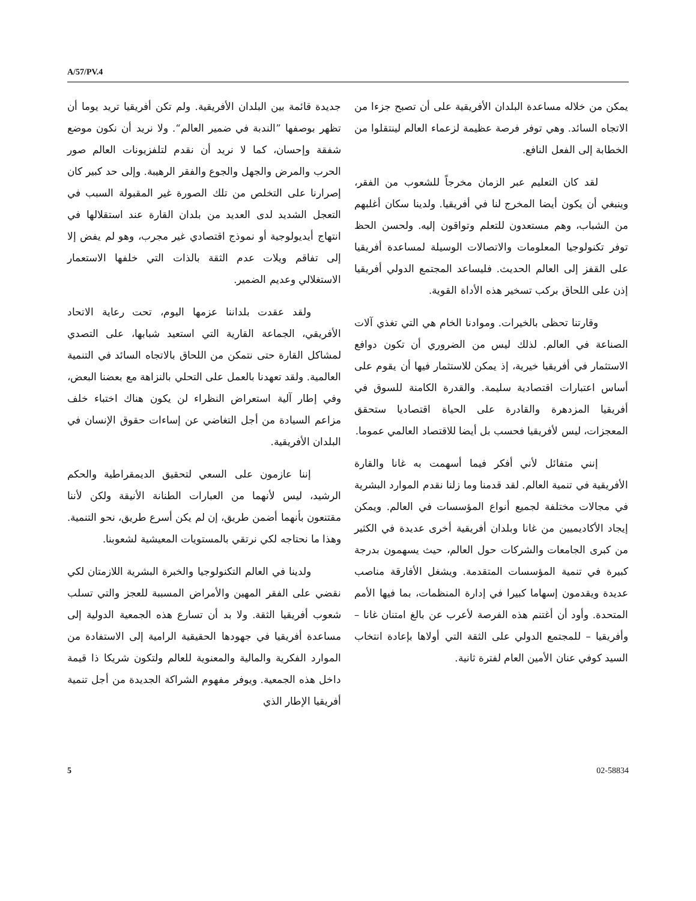A/57/PV.4
جديدة قائمة بين البلدان الأفريقية. ولم تكن أفريقيا تريد يوما أن تظهر بوصفها ”الندبة في ضمير العالم“. ولا نريد أن نكون موضع شفقة وإحسان، كما لا نريد أن نقدم لتلفزيونات العالم صور الحرب والمرض والجهل والجوع والفقر الرهيبة. وإلى حد كبير كان إصرارنا على التخلص من تلك الصورة غير المقبولة السبب في التعجل الشديد لدى العديد من بلدان القارة عند استقلالها في انتهاج أيديولوجية أو نموذج اقتصادي غير مجرب، وهو لم يفض إلا إلى تفاقم ويلات عدم الثقة بالذات التي خلفها الاستعمار الاستغلالي وعديم الضمير.
ولقد عقدت بلداننا عزمها اليوم، تحت رعاية الاتحاد الأفريقي، الجماعة القارية التي استعيد شبابها، على التصدي لمشاكل القارة حتى نتمكن من اللحاق بالاتجاه السائد في التنمية العالمية. ولقد تعهدنا بالعمل على التحلي بالنزاهة مع بعضنا البعض، وفي إطار آلية استعراض النظراء لن يكون هناك اختباء خلف مزاعم السيادة من أجل التغاضي عن إساءات حقوق الإنسان في البلدان الأفريقية.
إننا عازمون على السعي لتحقيق الديمقراطية والحكم الرشيد، ليس لأنهما من العبارات الطنانة الأنيقة ولكن لأننا مقتنعون بأنهما أضمن طريق، إن لم يكن أسرع طريق، نحو التنمية. وهذا ما نحتاجه لكي نرتقي بالمستويات المعيشية لشعوبنا.
ولدينا في العالم التكنولوجيا والخبرة البشرية اللازمتان لكي نقضي على الفقر المهين والأمراض المسببة للعجز والتي تسلب شعوب أفريقيا الثقة. ولا بد أن تسارع هذه الجمعية الدولية إلى مساعدة أفريقيا في جهودها الحقيقية الرامية إلى الاستفادة من الموارد الفكرية والمالية والمعنوية للعالم ولتكون شريكا ذا قيمة داخل هذه الجمعية. ويوفر مفهوم الشراكة الجديدة من أجل تنمية أفريقيا الإطار الذي
يمكن من خلاله مساعدة البلدان الأفريقية على أن تصبح جزءا من الاتجاه السائد. وهي توفر فرصة عظيمة لزعماء العالم لينتقلوا من الخطابة إلى الفعل النافع.
لقد كان التعليم عبر الزمان مخرجاً للشعوب من الفقر، وينبغي أن يكون أيضا المخرج لنا في أفريقيا. ولدينا سكان أغلبهم من الشباب، وهم مستعدون للتعلم وتواقون إليه. ولحسن الحظ توفر تكنولوجيا المعلومات والاتصالات الوسيلة لمساعدة أفريقيا على القفز إلى العالم الحديث. فليساعد المجتمع الدولي أفريقيا إذن على اللحاق بركب تسخير هذه الأداة القوية.
وقارتنا تحظى بالخيرات. وموادنا الخام هي التي تغذي آلات الصناعة في العالم. لذلك ليس من الضروري أن تكون دوافع الاستثمار في أفريقيا خيرية، إذ يمكن للاستثمار فيها أن يقوم على أساس اعتبارات اقتصادية سليمة. والقدرة الكامنة للسوق في أفريقيا المزدهرة والقادرة على الحياة اقتصاديا ستحقق المعجزات، ليس لأفريقيا فحسب بل أيضا للاقتصاد العالمي عموما.
إنني متفائل لأني أفكر فيما أسهمت به غانا والقارة الأفريقية في تنمية العالم. لقد قدمنا وما زلنا نقدم الموارد البشرية في مجالات مختلفة لجميع أنواع المؤسسات في العالم. ويمكن إيجاد الأكاديميين من غانا وبلدان أفريقية أخرى عديدة في الكثير من كبرى الجامعات والشركات حول العالم، حيث يسهمون بدرجة كبيرة في تنمية المؤسسات المتقدمة. ويشغل الأفارقة مناصب عديدة ويقدمون إسهاما كبيرا في إدارة المنظمات، بما فيها الأمم المتحدة. وأود أن أغتنم هذه الفرصة لأعرب عن بالغ امتنان غانا – وأفريقيا – للمجتمع الدولي على الثقة التي أولاها بإعادة انتخاب السيد كوفي عنان الأمين العام لفترة ثانية.
5 02-58834